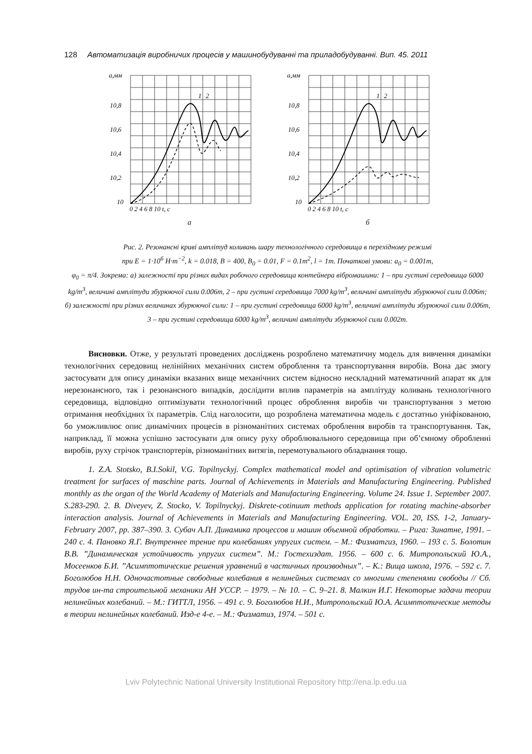128 Автоматизація виробничих процесів у машинобудуванні та приладобудуванні. Вип. 45. 2011
a,мм
10,8
10,6
10,4
10,2
10
0 2 4 6 8 10 t, c
1
2
а
a,мм
10,8
10,6
10,4
10,2
10
0 2 4 6 8 10 t, c
1
2
б
Рис. 2. Резонансні криві амплітуд коливань шару технологічного середовища в перехідному режимі
при E = 1·10<sup>6</sup> H·m<sup>−2</sup>, k = 0.018, B = 400, B<sub>0</sub> = 0.01, F = 0.1m<sup>2</sup>, l = 1m. Початкові умови: a<sub>0</sub> = 0.001m,
φ<sub>0</sub> = π/4. Зокрема: а) залежності при різних видах робочого середовища контейнера вібромашини: 1 – при густині середовища 6000 kg/m<sup>3</sup>, величині амплітуди збурюючої сили 0.006m, 2 – при густині середовища 7000 kg/m<sup>3</sup>, величині амплітуди збурюючої сили 0.006m; б) залежності при різних величинах збурюючої сили: 1 – при густині середовища 6000 kg/m<sup>3</sup>, величині амплітуди збурюючої сили 0.006m, 3 – при густині середовища 6000 kg/m<sup>3</sup>, величині амплітуди збурюючої сили 0.002m.
Висновки. Отже, у результаті проведених досліджень розроблено математичну модель для вивчення динаміки технологічних середовищ нелінійних механічних систем оброблення та транспортування виробів. Вона дає змогу застосувати для опису динаміки вказаних вище механічних систем відносно нескладний математичний апарат як для нерезонансного, так і резонансного випадків, дослідити вплив параметрів на амплітуду коливань технологічного середовища, відповідно оптимізувати технологічний процес оброблення виробів чи транспортування з метою отримання необхідних їх параметрів. Слід наголосити, що розроблена математична модель є достатньо уніфікованою, бо уможливлює опис динамічних процесів в різноманітних системах оброблення виробів та транспортування. Так, наприклад, її можна успішно застосувати для опису руху оброблювального середовища при об’ємному обробленні виробів, руху стрічок транспортерів, різноманітних витягів, перемотувального обладнання тощо.
1. Z.A. Stotsko, B.I.Sokil, V.G. Topilnyckyj. Complex mathematical model and optimisation of vibration volumetric treatment for surfaces of maschine parts. Journal of Achievements in Materials and Manufacturing Engineering. Published monthly as the organ of the World Academy of Materials and Manufacturing Engineering. Volume 24. Issue 1. September 2007. S.283-290. 2. B. Diveyev, Z. Stocko, V. Topilnyckyj. Diskrete-cotinuum methods application for rotating machine-absorber interaction analysis. Journal of Achievements in Materials and Manufacturing Engineering. VOL. 20, ISS. 1-2, January-February 2007, pp. 387–390. 3. Субач А.П. Динамика процессов и машин объемной обработки. – Рига: Зинатне, 1991. – 240 с. 4. Пановко Я.Г. Внутреннее трение при колебаниях упругих систем. – М.: Физматгиз, 1960. – 193 с. 5. Болотин В.В. ”Динамическая устойчивость упругих систем”. М.: Гостехиздат. 1956. – 600 с. 6. Митропольский Ю.А., Мосеенков Б.И. ”Асимптотические решения уравнений в частичных производных”. – К.: Вища школа, 1976. – 592 с. 7. Боголюбов Н.Н. Одночастотные свободные колебания в нелинейных системах со многими степенями свободы // Сб. трудов ин-та строительной механики АН УССР. – 1979. – № 10. – С. 9–21. 8. Малкин И.Г. Некоторые задачи теории нелинейных колебаний. – М.: ГИТТЛ, 1956. – 491 с. 9. Боголюбов Н.И., Митропольский Ю.А. Асимптотические методы в теории нелинейных колебаний. Изд-е 4-е. – М.: Физматиз, 1974. – 501 с.
Lviv Polytechnic National University Institutional Repository http://ena.lp.edu.ua